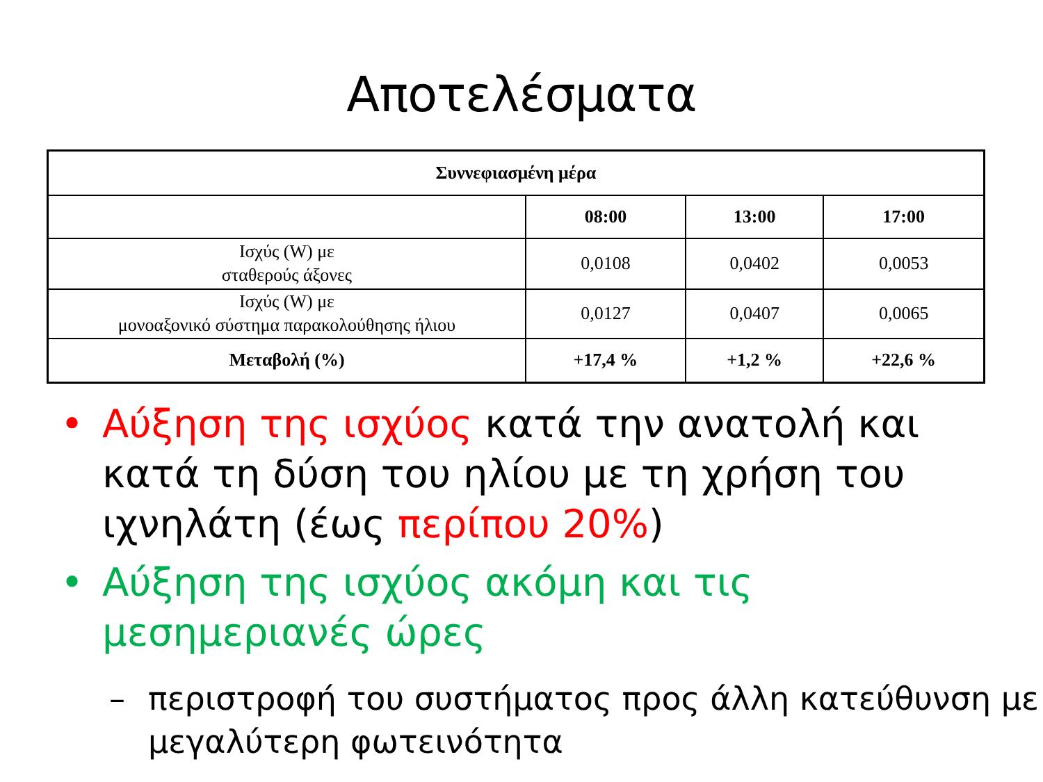Αποτελέσματα
| Συννεφιασμένη μέρα | | | |
| --- | --- | --- | --- |
| | 08:00 | 13:00 | 17:00 |
| Ισχύς (W) με σταθερούς άξονες | 0,0108 | 0,0402 | 0,0053 |
| Ισχύς (W) με μονοαξονικό σύστημα παρακολούθησης ήλιου | 0,0127 | 0,0407 | 0,0065 |
| Μεταβολή (%) | +17,4 % | +1,2 % | +22,6 % |
• Αύξηση της ισχύος κατά την ανατολή και κατά τη δύση του ηλίου με τη χρήση του ιχνηλάτη (έως περίπου 20%)
• Αύξηση της ισχύος ακόμη και τις μεσημεριανές ώρες
– περιστροφή του συστήματος προς άλλη κατεύθυνση με μεγαλύτερη φωτεινότητα